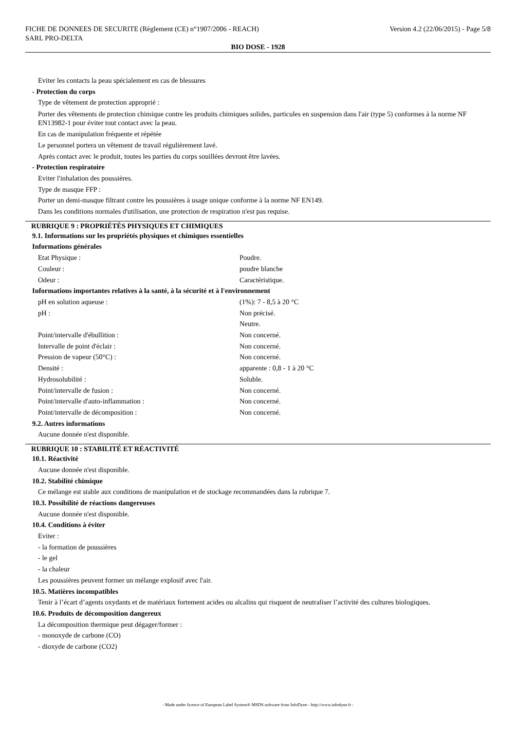FICHE DE DONNEES DE SECURITE (Règlement (CE) n°1907/2006 - REACH)
SARL PRO-DELTA Version 4.2 (22/06/2015) - Page 5/8
BIO DOSE - 1928
Eviter les contacts la peau spécialement en cas de blessures
- Protection du corps
Type de vêtement de protection approprié :
Porter des vêtements de protection chimique contre les produits chimiques solides, particules en suspension dans l'air (type 5) conformes à la norme NF EN13982-1 pour éviter tout contact avec la peau.
En cas de manipulation fréquente et répétée
Le personnel portera un vêtement de travail régulièrement lavé.
Après contact avec le produit, toutes les parties du corps souillées devront être lavées.
- Protection respiratoire
Eviter l'inhalation des poussières.
Type de masque FFP :
Porter un demi-masque filtrant contre les poussières à usage unique conforme à la norme NF EN149.
Dans les conditions normales d'utilisation, une protection de respiration n'est pas requise.
RUBRIQUE 9 : PROPRIÉTÉS PHYSIQUES ET CHIMIQUES
9.1. Informations sur les propriétés physiques et chimiques essentielles
Informations générales
| Etat Physique : | Poudre. |
| Couleur : | poudre blanche |
| Odeur : | Caractéristique. |
Informations importantes relatives à la santé, à la sécurité et à l'environnement
| pH en solution aqueuse : | (1%): 7 - 8,5 à 20 °C |
| pH : | Non précisé. Neutre. |
| Point/intervalle d'ébullition : | Non concerné. |
| Intervalle de point d'éclair : | Non concerné. |
| Pression de vapeur (50°C) : | Non concerné. |
| Densité : | apparente : 0,8 - 1 à 20 °C |
| Hydrosolubilité : | Soluble. |
| Point/intervalle de fusion : | Non concerné. |
| Point/intervalle d'auto-inflammation : | Non concerné. |
| Point/intervalle de décomposition : | Non concerné. |
9.2. Autres informations
Aucune donnée n'est disponible.
RUBRIQUE 10 : STABILITÉ ET RÉACTIVITÉ
10.1. Réactivité
Aucune donnée n'est disponible.
10.2. Stabilité chimique
Ce mélange est stable aux conditions de manipulation et de stockage recommandées dans la rubrique 7.
10.3. Possibilité de réactions dangereuses
Aucune donnée n'est disponible.
10.4. Conditions à éviter
Eviter :
- la formation de poussières
- le gel
- la chaleur
Les poussières peuvent former un mélange explosif avec l'air.
10.5. Matières incompatibles
Tenir à l’écart d’agents oxydants et de matériaux fortement acides ou alcalins qui risquent de neutraliser l’activité des cultures biologiques.
10.6. Produits de décomposition dangereux
La décomposition thermique peut dégager/former :
- monoxyde de carbone (CO)
- dioxyde de carbone (CO2)
- Made under licence of European Label System® MSDS software from InfoDyne - http://www.infodyne.fr -